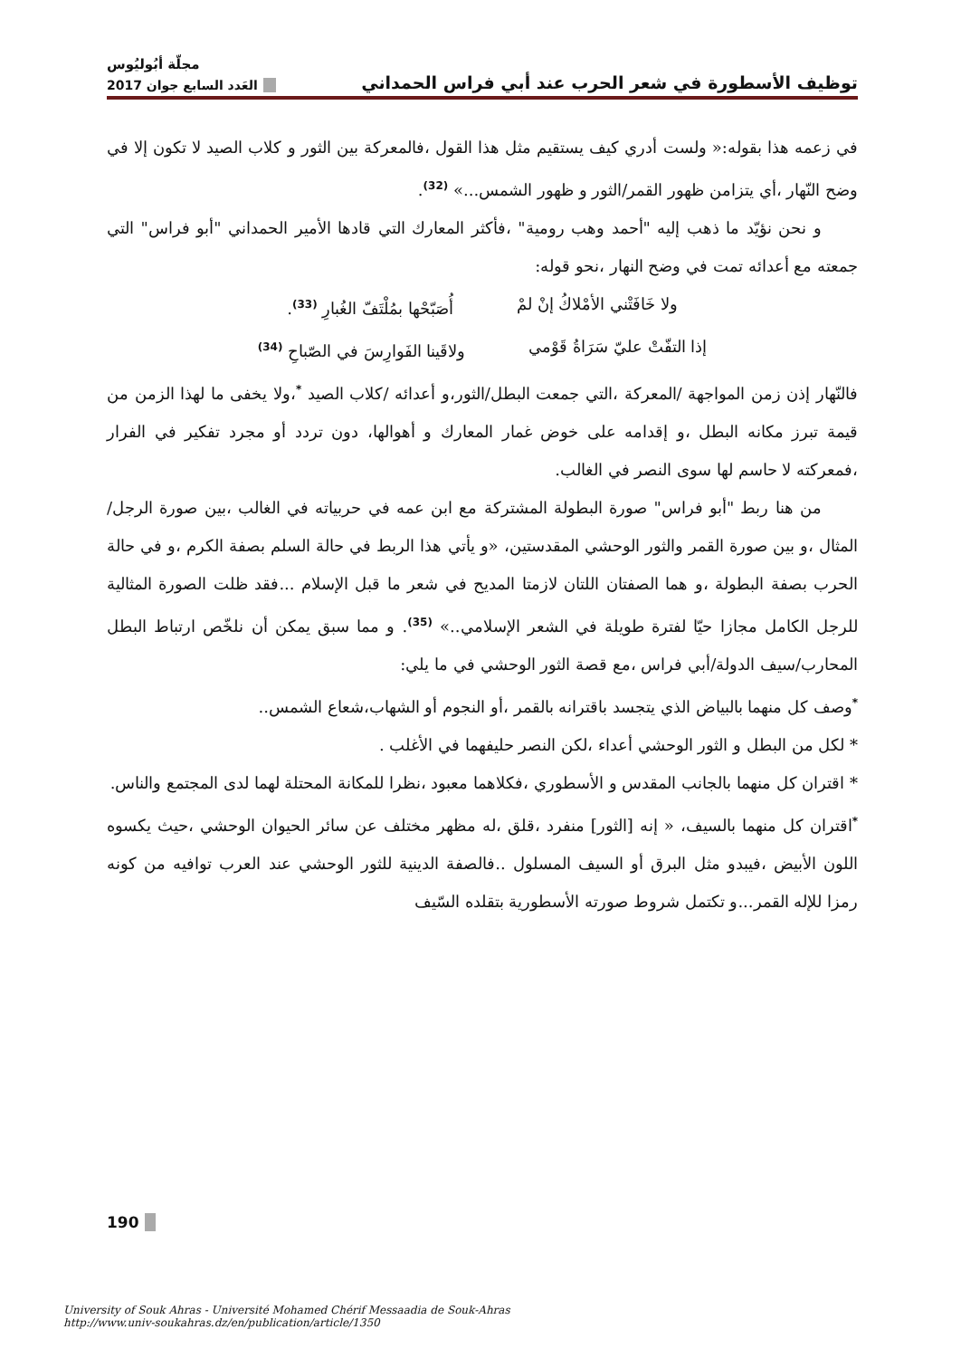مجلّة أبُوليُوس
توظيف الأسطورة في شعر الحرب عند أبي فراس الحمداني العَدد السابع جوان 2017
في زعمه هذا بقوله:« ولست أدري كيف يستقيم مثل هذا القول ،فالمعركة بين الثور و كلاب الصيد لا تكون إلا في وضح النّهار ،أي يتزامن ظهور القمر/الثور و ظهور الشمس...» <sup>(32)</sup>.
و نحن نؤيّد ما ذهب إليه "أحمد وهب رومية" ،فأكثر المعارك التي قادها الأمير الحمداني "أبو فراس" التي جمعته مع أعدائه تمت في وضح النهار ،نحو قوله:
ولا خَافَتْني الأمْلاكُ إنْ لمْ أُصَبّحْها بمُلْتَفّ الغُبارِ <sup>(33)</sup>.
إذا التفّتْ عليّ سَرَاةُ قَوْمي ولاقَينا الفَوارِسَ في الصّباحِ <sup>(34)</sup>
فالنّهار إذن زمن المواجهة /المعركة ،التي جمعت البطل/الثور،و أعدائه /كلاب الصيد <sup>*</sup>،ولا يخفى ما لهذا الزمن من قيمة تبرز مكانه البطل ،و إقدامه على خوض غمار المعارك و أهوالها، دون تردد أو مجرد تفكير في الفرار ،فمعركته لا حاسم لها سوى النصر في الغالب.
من هنا ربط "أبو فراس" صورة البطولة المشتركة مع ابن عمه في حربياته في الغالب ،بين صورة الرجل/المثال ،و بين صورة القمر والثور الوحشي المقدستين، «و يأتي هذا الربط في حالة السلم بصفة الكرم ،و في حالة الحرب بصفة البطولة ،و هما الصفتان اللتان لازمتا المديح في شعر ما قبل الإسلام ...فقد ظلت الصورة المثالية للرجل الكامل مجازا حيّا لفترة طويلة في الشعر الإسلامي..» <sup>(35)</sup>. و مما سبق يمكن أن نلخّص ارتباط البطل المحارب/سيف الدولة/أبي فراس ،مع قصة الثور الوحشي في ما يلي:
<sup>*</sup> وصف كل منهما بالبياض الذي يتجسد باقترانه بالقمر ،أو النجوم أو الشهاب،شعاع الشمس..
* لكل من البطل و الثور الوحشي أعداء ،لكن النصر حليفهما في الأغلب .
* اقتران كل منهما بالجانب المقدس و الأسطوري ،فكلاهما معبود ،نظرا للمكانة المحتلة لهما لدى المجتمع والناس.
<sup>*</sup> اقتران كل منهما بالسيف، « إنه [الثور] منفرد ،قلق ،له مظهر مختلف عن سائر الحيوان الوحشي ،حيث يكسوه اللون الأبيض ،فيبدو مثل البرق أو السيف المسلول ..فالصفة الدينية للثور الوحشي عند العرب توافيه من كونه رمزا للإله القمر...و تكتمل شروط صورته الأسطورية بتقلده السّيف
190
University of Souk Ahras - Université Mohamed Chérif Messaadia de Souk-Ahras
http://www.univ-soukahras.dz/en/publication/article/1350